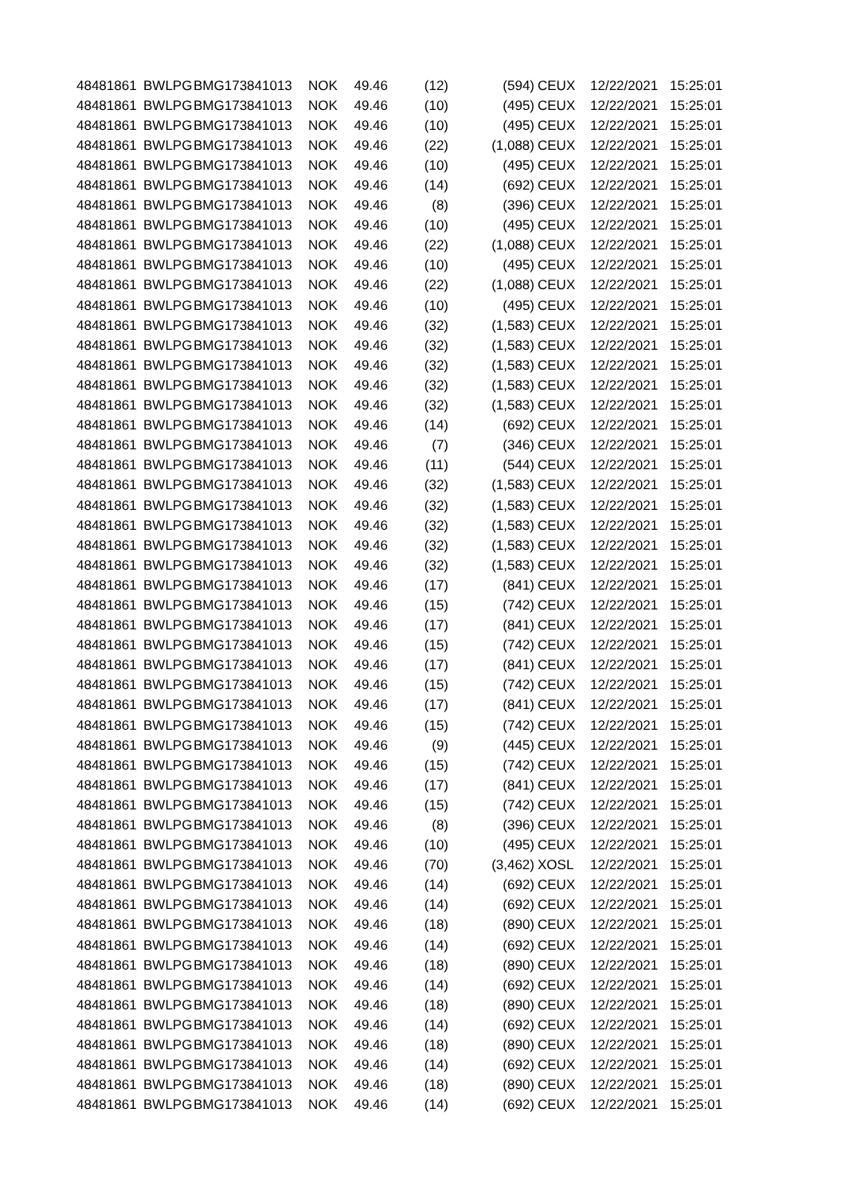| 48481861 | BWLPG | BMG173841013 | NOK | 49.46 | (12) | (594) | CEUX | 12/22/2021 | 15:25:01 |
| 48481861 | BWLPG | BMG173841013 | NOK | 49.46 | (10) | (495) | CEUX | 12/22/2021 | 15:25:01 |
| 48481861 | BWLPG | BMG173841013 | NOK | 49.46 | (10) | (495) | CEUX | 12/22/2021 | 15:25:01 |
| 48481861 | BWLPG | BMG173841013 | NOK | 49.46 | (22) | (1,088) | CEUX | 12/22/2021 | 15:25:01 |
| 48481861 | BWLPG | BMG173841013 | NOK | 49.46 | (10) | (495) | CEUX | 12/22/2021 | 15:25:01 |
| 48481861 | BWLPG | BMG173841013 | NOK | 49.46 | (14) | (692) | CEUX | 12/22/2021 | 15:25:01 |
| 48481861 | BWLPG | BMG173841013 | NOK | 49.46 | (8) | (396) | CEUX | 12/22/2021 | 15:25:01 |
| 48481861 | BWLPG | BMG173841013 | NOK | 49.46 | (10) | (495) | CEUX | 12/22/2021 | 15:25:01 |
| 48481861 | BWLPG | BMG173841013 | NOK | 49.46 | (22) | (1,088) | CEUX | 12/22/2021 | 15:25:01 |
| 48481861 | BWLPG | BMG173841013 | NOK | 49.46 | (10) | (495) | CEUX | 12/22/2021 | 15:25:01 |
| 48481861 | BWLPG | BMG173841013 | NOK | 49.46 | (22) | (1,088) | CEUX | 12/22/2021 | 15:25:01 |
| 48481861 | BWLPG | BMG173841013 | NOK | 49.46 | (10) | (495) | CEUX | 12/22/2021 | 15:25:01 |
| 48481861 | BWLPG | BMG173841013 | NOK | 49.46 | (32) | (1,583) | CEUX | 12/22/2021 | 15:25:01 |
| 48481861 | BWLPG | BMG173841013 | NOK | 49.46 | (32) | (1,583) | CEUX | 12/22/2021 | 15:25:01 |
| 48481861 | BWLPG | BMG173841013 | NOK | 49.46 | (32) | (1,583) | CEUX | 12/22/2021 | 15:25:01 |
| 48481861 | BWLPG | BMG173841013 | NOK | 49.46 | (32) | (1,583) | CEUX | 12/22/2021 | 15:25:01 |
| 48481861 | BWLPG | BMG173841013 | NOK | 49.46 | (32) | (1,583) | CEUX | 12/22/2021 | 15:25:01 |
| 48481861 | BWLPG | BMG173841013 | NOK | 49.46 | (14) | (692) | CEUX | 12/22/2021 | 15:25:01 |
| 48481861 | BWLPG | BMG173841013 | NOK | 49.46 | (7) | (346) | CEUX | 12/22/2021 | 15:25:01 |
| 48481861 | BWLPG | BMG173841013 | NOK | 49.46 | (11) | (544) | CEUX | 12/22/2021 | 15:25:01 |
| 48481861 | BWLPG | BMG173841013 | NOK | 49.46 | (32) | (1,583) | CEUX | 12/22/2021 | 15:25:01 |
| 48481861 | BWLPG | BMG173841013 | NOK | 49.46 | (32) | (1,583) | CEUX | 12/22/2021 | 15:25:01 |
| 48481861 | BWLPG | BMG173841013 | NOK | 49.46 | (32) | (1,583) | CEUX | 12/22/2021 | 15:25:01 |
| 48481861 | BWLPG | BMG173841013 | NOK | 49.46 | (32) | (1,583) | CEUX | 12/22/2021 | 15:25:01 |
| 48481861 | BWLPG | BMG173841013 | NOK | 49.46 | (32) | (1,583) | CEUX | 12/22/2021 | 15:25:01 |
| 48481861 | BWLPG | BMG173841013 | NOK | 49.46 | (17) | (841) | CEUX | 12/22/2021 | 15:25:01 |
| 48481861 | BWLPG | BMG173841013 | NOK | 49.46 | (15) | (742) | CEUX | 12/22/2021 | 15:25:01 |
| 48481861 | BWLPG | BMG173841013 | NOK | 49.46 | (17) | (841) | CEUX | 12/22/2021 | 15:25:01 |
| 48481861 | BWLPG | BMG173841013 | NOK | 49.46 | (15) | (742) | CEUX | 12/22/2021 | 15:25:01 |
| 48481861 | BWLPG | BMG173841013 | NOK | 49.46 | (17) | (841) | CEUX | 12/22/2021 | 15:25:01 |
| 48481861 | BWLPG | BMG173841013 | NOK | 49.46 | (15) | (742) | CEUX | 12/22/2021 | 15:25:01 |
| 48481861 | BWLPG | BMG173841013 | NOK | 49.46 | (17) | (841) | CEUX | 12/22/2021 | 15:25:01 |
| 48481861 | BWLPG | BMG173841013 | NOK | 49.46 | (15) | (742) | CEUX | 12/22/2021 | 15:25:01 |
| 48481861 | BWLPG | BMG173841013 | NOK | 49.46 | (9) | (445) | CEUX | 12/22/2021 | 15:25:01 |
| 48481861 | BWLPG | BMG173841013 | NOK | 49.46 | (15) | (742) | CEUX | 12/22/2021 | 15:25:01 |
| 48481861 | BWLPG | BMG173841013 | NOK | 49.46 | (17) | (841) | CEUX | 12/22/2021 | 15:25:01 |
| 48481861 | BWLPG | BMG173841013 | NOK | 49.46 | (15) | (742) | CEUX | 12/22/2021 | 15:25:01 |
| 48481861 | BWLPG | BMG173841013 | NOK | 49.46 | (8) | (396) | CEUX | 12/22/2021 | 15:25:01 |
| 48481861 | BWLPG | BMG173841013 | NOK | 49.46 | (10) | (495) | CEUX | 12/22/2021 | 15:25:01 |
| 48481861 | BWLPG | BMG173841013 | NOK | 49.46 | (70) | (3,462) | XOSL | 12/22/2021 | 15:25:01 |
| 48481861 | BWLPG | BMG173841013 | NOK | 49.46 | (14) | (692) | CEUX | 12/22/2021 | 15:25:01 |
| 48481861 | BWLPG | BMG173841013 | NOK | 49.46 | (14) | (692) | CEUX | 12/22/2021 | 15:25:01 |
| 48481861 | BWLPG | BMG173841013 | NOK | 49.46 | (18) | (890) | CEUX | 12/22/2021 | 15:25:01 |
| 48481861 | BWLPG | BMG173841013 | NOK | 49.46 | (14) | (692) | CEUX | 12/22/2021 | 15:25:01 |
| 48481861 | BWLPG | BMG173841013 | NOK | 49.46 | (18) | (890) | CEUX | 12/22/2021 | 15:25:01 |
| 48481861 | BWLPG | BMG173841013 | NOK | 49.46 | (14) | (692) | CEUX | 12/22/2021 | 15:25:01 |
| 48481861 | BWLPG | BMG173841013 | NOK | 49.46 | (18) | (890) | CEUX | 12/22/2021 | 15:25:01 |
| 48481861 | BWLPG | BMG173841013 | NOK | 49.46 | (14) | (692) | CEUX | 12/22/2021 | 15:25:01 |
| 48481861 | BWLPG | BMG173841013 | NOK | 49.46 | (18) | (890) | CEUX | 12/22/2021 | 15:25:01 |
| 48481861 | BWLPG | BMG173841013 | NOK | 49.46 | (14) | (692) | CEUX | 12/22/2021 | 15:25:01 |
| 48481861 | BWLPG | BMG173841013 | NOK | 49.46 | (18) | (890) | CEUX | 12/22/2021 | 15:25:01 |
| 48481861 | BWLPG | BMG173841013 | NOK | 49.46 | (14) | (692) | CEUX | 12/22/2021 | 15:25:01 |